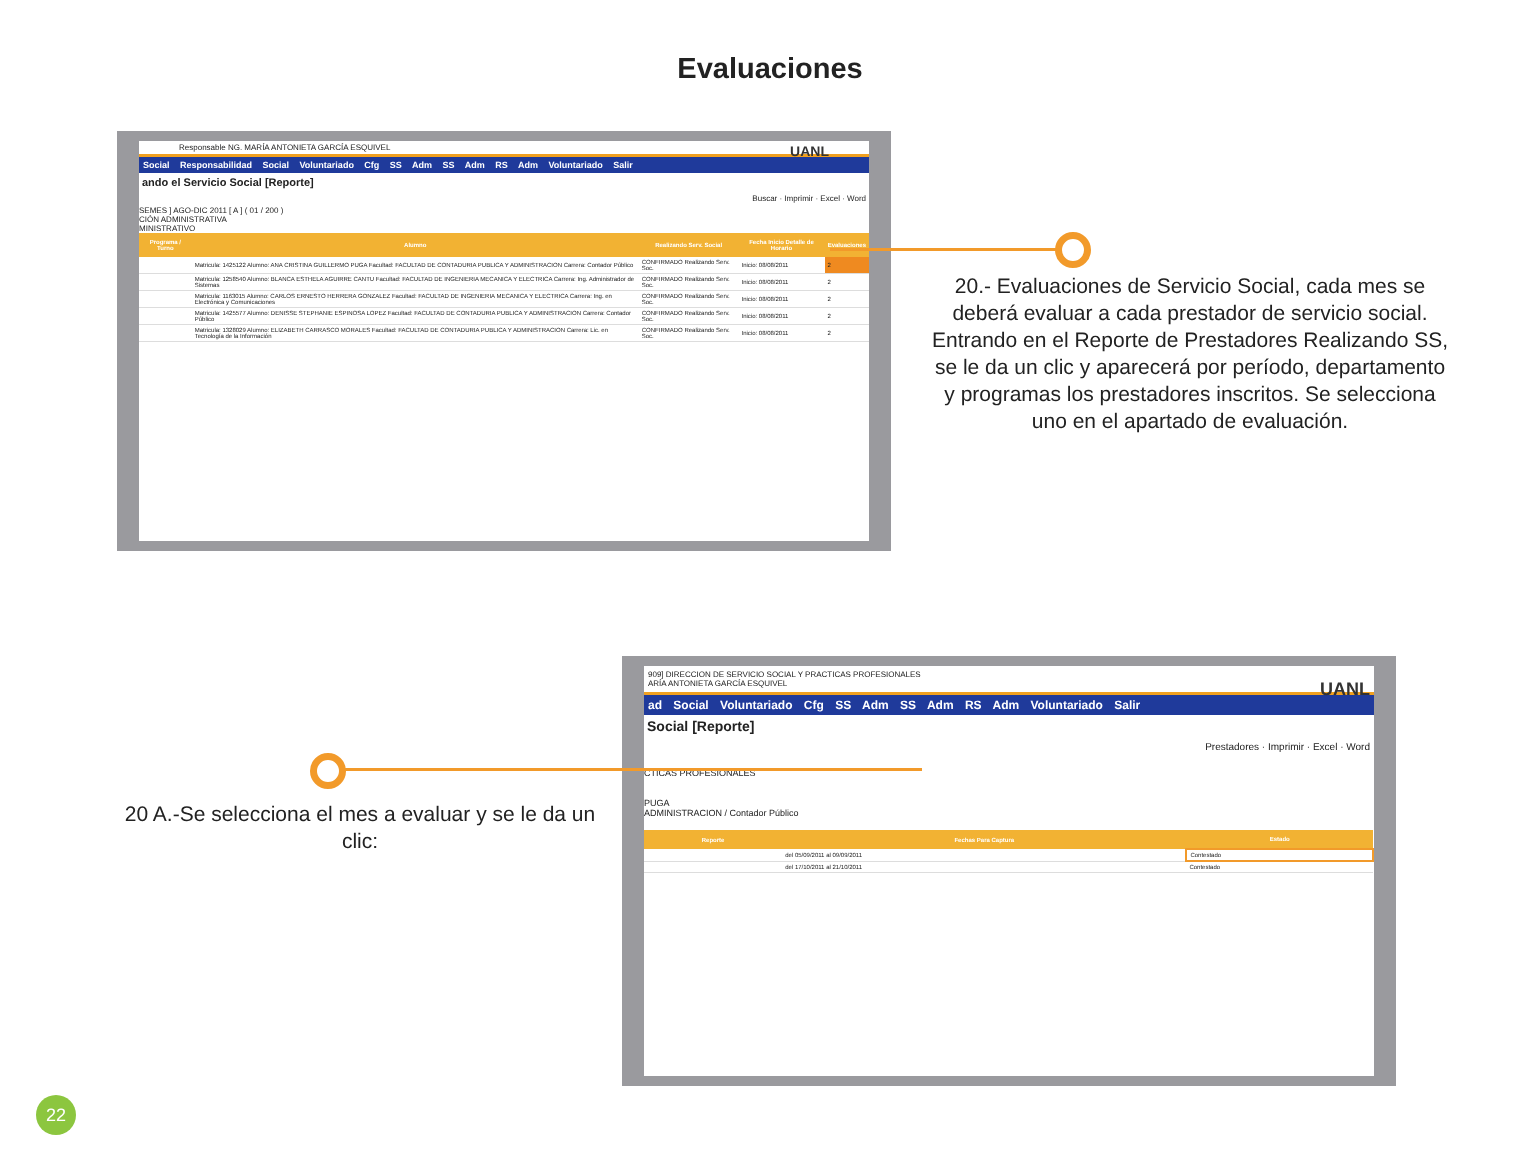Evaluaciones
Responsable NG. MARÍA ANTONIETA GARCÍA ESQUIVEL UANL
Social Responsabilidad Social Voluntariado Cfg SS Adm SS Adm RS Adm Voluntariado Salir
ando el Servicio Social [Reporte]
Buscar · Imprimir · Excel · Word
SEMES ] AGO-DIC 2011 [ A ] ( 01 / 200 )
CIÓN ADMINISTRATIVA
MINISTRATIVO
| Programa / Turno | Alumno | Realizando Serv. Social | Fecha Inicio Detalle de Horario | Evaluaciones |
| --- | --- | --- | --- | --- |
| | Matricula: 1425122 Alumno: ANA CRISTINA GUILLERMO PUGA Facultad: FACULTAD DE CONTADURIA PUBLICA Y ADMINISTRACION Carrera: Contador Público | CONFIRMADO Realizando Serv. Soc. | Inicio: 08/08/2011 | 2 |
| | Matricula: 1258540 Alumno: BLANCA ESTHELA AGUIRRE CANTU Facultad: FACULTAD DE INGENIERIA MECANICA Y ELECTRICA Carrera: Ing. Administrador de Sistemas | CONFIRMADO Realizando Serv. Soc. | Inicio: 08/08/2011 | 2 |
| | Matricula: 1163015 Alumno: CARLOS ERNESTO HERRERA GONZALEZ Facultad: FACULTAD DE INGENIERIA MECANICA Y ELECTRICA Carrera: Ing. en Electrónica y Comunicaciones | CONFIRMADO Realizando Serv. Soc. | Inicio: 08/08/2011 | 2 |
| | Matricula: 1425577 Alumno: DENISSE STEPHANIE ESPINOSA LOPEZ Facultad: FACULTAD DE CONTADURIA PUBLICA Y ADMINISTRACION Carrera: Contador Público | CONFIRMADO Realizando Serv. Soc. | Inicio: 08/08/2011 | 2 |
| | Matricula: 1328029 Alumno: ELIZABETH CARRASCO MORALES Facultad: FACULTAD DE CONTADURIA PUBLICA Y ADMINISTRACION Carrera: Lic. en Tecnología de la Información | CONFIRMADO Realizando Serv. Soc. | Inicio: 08/08/2011 | 2 |
20.- Evaluaciones de Servicio Social, cada mes se deberá evaluar a cada prestador de servicio social. Entrando en el Reporte de Prestadores Realizando SS, se le da un clic y aparecerá por período, departamento y programas los prestadores inscritos. Se selecciona uno en el apartado de evaluación.
909] DIRECCION DE SERVICIO SOCIAL Y PRACTICAS PROFESIONALES
ARÍA ANTONIETA GARCÍA ESQUIVEL UANL
ad Social Voluntariado Cfg SS Adm SS Adm RS Adm Voluntariado Salir
Social [Reporte]
Prestadores · Imprimir · Excel · Word
CTICAS PROFESIONALES
PUGA
ADMINISTRACION / Contador Público
| Reporte | Fechas Para Captura | Estado |
| --- | --- | --- |
| | del 05/09/2011 al 09/09/2011 | Contestado |
| | del 17/10/2011 al 21/10/2011 | Contestado |
20 A.-Se selecciona el mes a evaluar y se le da un clic:
22